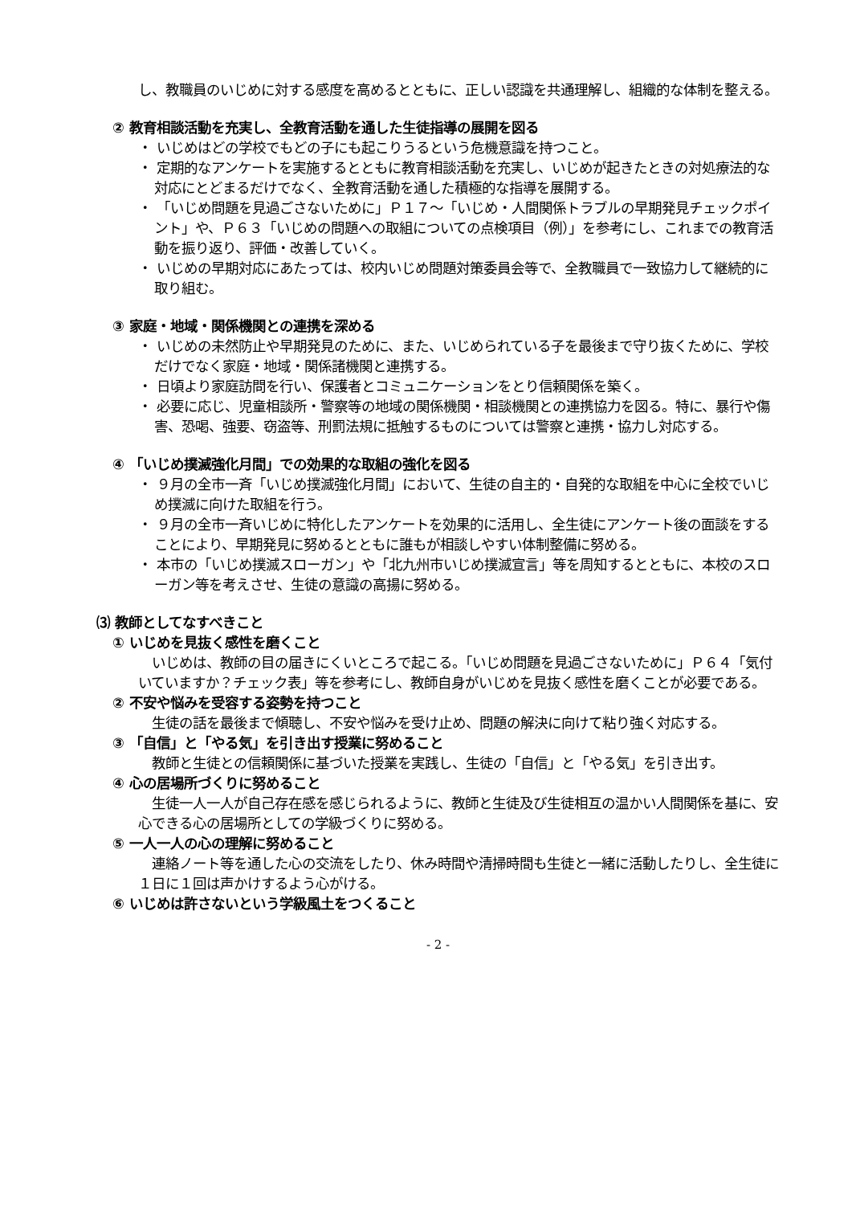し、教職員のいじめに対する感度を高めるとともに、正しい認識を共通理解し、組織的な体制を整える。
② 教育相談活動を充実し、全教育活動を通した生徒指導の展開を図る
・ いじめはどの学校でもどの子にも起こりうるという危機意識を持つこと。
・ 定期的なアンケートを実施するとともに教育相談活動を充実し、いじめが起きたときの対処療法的な対応にとどまるだけでなく、全教育活動を通した積極的な指導を展開する。
・ 「いじめ問題を見過ごさないために」Ｐ１７～「いじめ・人間関係トラブルの早期発見チェックポイント」や、Ｐ６３「いじめの問題への取組についての点検項目（例）」を参考にし、これまでの教育活動を振り返り、評価・改善していく。
・ いじめの早期対応にあたっては、校内いじめ問題対策委員会等で、全教職員で一致協力して継続的に取り組む。
③ 家庭・地域・関係機関との連携を深める
・ いじめの未然防止や早期発見のために、また、いじめられている子を最後まで守り抜くために、学校だけでなく家庭・地域・関係諸機関と連携する。
・ 日頃より家庭訪問を行い、保護者とコミュニケーションをとり信頼関係を築く。
・ 必要に応じ、児童相談所・警察等の地域の関係機関・相談機関との連携協力を図る。特に、暴行や傷害、恐喝、強要、窃盗等、刑罰法規に抵触するものについては警察と連携・協力し対応する。
④ 「いじめ撲滅強化月間」での効果的な取組の強化を図る
・ ９月の全市一斉「いじめ撲滅強化月間」において、生徒の自主的・自発的な取組を中心に全校でいじめ撲滅に向けた取組を行う。
・ ９月の全市一斉いじめに特化したアンケートを効果的に活用し、全生徒にアンケート後の面談をすることにより、早期発見に努めるとともに誰もが相談しやすい体制整備に努める。
・ 本市の「いじめ撲滅スローガン」や「北九州市いじめ撲滅宣言」等を周知するとともに、本校のスローガン等を考えさせ、生徒の意識の高揚に努める。
⑶ 教師としてなすべきこと
① いじめを見抜く感性を磨くこと
いじめは、教師の目の届きにくいところで起こる。「いじめ問題を見過ごさないために」Ｐ６４「気付いていますか？チェック表」等を参考にし、教師自身がいじめを見抜く感性を磨くことが必要である。
② 不安や悩みを受容する姿勢を持つこと
生徒の話を最後まで傾聴し、不安や悩みを受け止め、問題の解決に向けて粘り強く対応する。
③ 「自信」と「やる気」を引き出す授業に努めること
教師と生徒との信頼関係に基づいた授業を実践し、生徒の「自信」と「やる気」を引き出す。
④ 心の居場所づくりに努めること
生徒一人一人が自己存在感を感じられるように、教師と生徒及び生徒相互の温かい人間関係を基に、安心できる心の居場所としての学級づくりに努める。
⑤ 一人一人の心の理解に努めること
連絡ノート等を通した心の交流をしたり、休み時間や清掃時間も生徒と一緒に活動したりし、全生徒に１日に１回は声かけするよう心がける。
⑥ いじめは許さないという学級風土をつくること
- 2 -